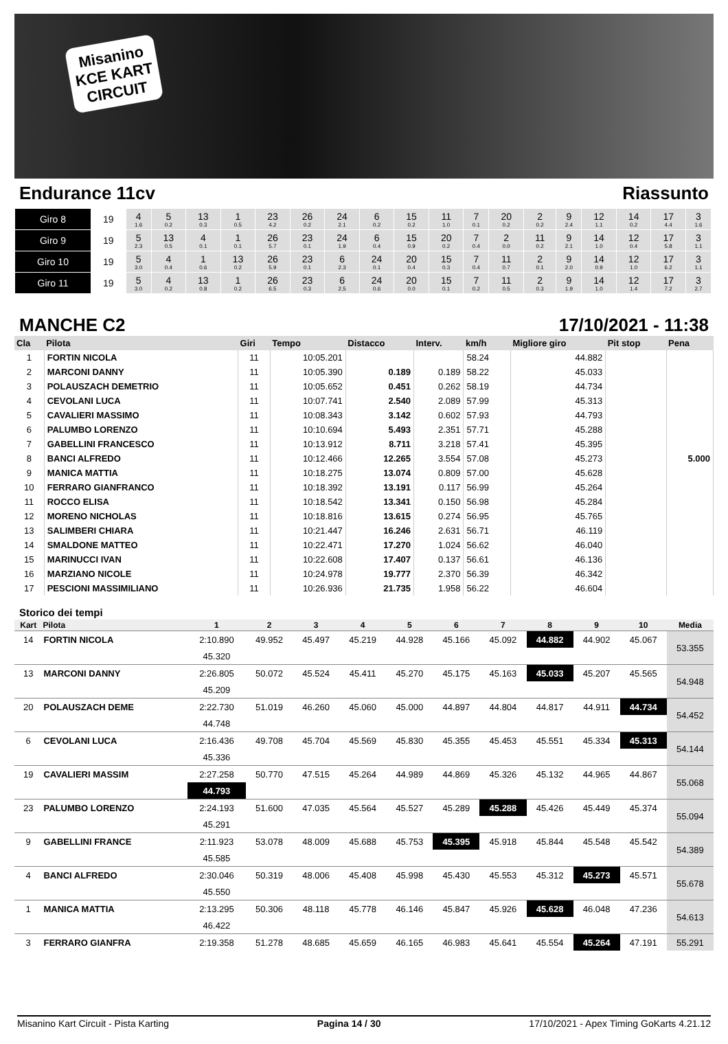Misanino KCE KART CIRCUIT
Endurance 11cv Riassunto
| Giro 8 | 19 | 4 1.6 | 5 0.2 | 13 0.3 | 1 0.5 | 23 4.2 | 26 0.2 | 24 2.1 | 6 0.2 | 15 0.2 | 11 1.0 | 7 0.1 | 20 0.2 | 2 0.2 | 9 2.4 | 12 1.1 | 14 0.2 | 17 4.4 | 3 1.6 |
| Giro 9 | 19 | 5 2.3 | 13 0.5 | 4 0.1 | 1 0.1 | 26 5.7 | 23 0.1 | 24 1.9 | 6 0.4 | 15 0.9 | 20 0.2 | 7 0.4 | 2 0.0 | 11 0.2 | 9 2.1 | 14 1.0 | 12 0.4 | 17 5.8 | 3 1.1 |
| Giro 10 | 19 | 5 3.0 | 4 0.4 | 1 0.6 | 13 0.2 | 26 5.9 | 23 0.1 | 6 2.3 | 24 0.1 | 20 0.4 | 15 0.3 | 7 0.4 | 11 0.7 | 2 0.1 | 9 2.0 | 14 0.9 | 12 1.0 | 17 6.2 | 3 1.1 |
| Giro 11 | 19 | 5 3.0 | 4 0.2 | 13 0.8 | 1 0.2 | 26 6.5 | 23 0.3 | 6 2.5 | 24 0.6 | 20 0.0 | 15 0.1 | 7 0.2 | 11 0.5 | 2 0.3 | 9 1.9 | 14 1.0 | 12 1.4 | 17 7.2 | 3 2.7 |
MANCHE C2 17/10/2021 - 11:38
| Cla | Pilota | Giri | Tempo | Distacco | Interv. | km/h | Migliore giro | Pit stop | Pena |
| --- | --- | --- | --- | --- | --- | --- | --- | --- | --- |
| 1 | FORTIN NICOLA | 11 | 10:05.201 | | | 58.24 | 44.882 | | |
| 2 | MARCONI DANNY | 11 | 10:05.390 | 0.189 | 0.189 | 58.22 | 45.033 | | |
| 3 | POLAUSZACH DEMETRIO | 11 | 10:05.652 | 0.451 | 0.262 | 58.19 | 44.734 | | |
| 4 | CEVOLANI LUCA | 11 | 10:07.741 | 2.540 | 2.089 | 57.99 | 45.313 | | |
| 5 | CAVALIERI MASSIMO | 11 | 10:08.343 | 3.142 | 0.602 | 57.93 | 44.793 | | |
| 6 | PALUMBO LORENZO | 11 | 10:10.694 | 5.493 | 2.351 | 57.71 | 45.288 | | |
| 7 | GABELLINI FRANCESCO | 11 | 10:13.912 | 8.711 | 3.218 | 57.41 | 45.395 | | |
| 8 | BANCI ALFREDO | 11 | 10:12.466 | 12.265 | 3.554 | 57.08 | 45.273 | | 5.000 |
| 9 | MANICA MATTIA | 11 | 10:18.275 | 13.074 | 0.809 | 57.00 | 45.628 | | |
| 10 | FERRARO GIANFRANCO | 11 | 10:18.392 | 13.191 | 0.117 | 56.99 | 45.264 | | |
| 11 | ROCCO ELISA | 11 | 10:18.542 | 13.341 | 0.150 | 56.98 | 45.284 | | |
| 12 | MORENO NICHOLAS | 11 | 10:18.816 | 13.615 | 0.274 | 56.95 | 45.765 | | |
| 13 | SALIMBERI CHIARA | 11 | 10:21.447 | 16.246 | 2.631 | 56.71 | 46.119 | | |
| 14 | SMALDONE MATTEO | 11 | 10:22.471 | 17.270 | 1.024 | 56.62 | 46.040 | | |
| 15 | MARINUCCI IVAN | 11 | 10:22.608 | 17.407 | 0.137 | 56.61 | 46.136 | | |
| 16 | MARZIANO NICOLE | 11 | 10:24.978 | 19.777 | 2.370 | 56.39 | 46.342 | | |
| 17 | PESCIONI MASSIMILIANO | 11 | 10:26.936 | 21.735 | 1.958 | 56.22 | 46.604 | | |
Storico dei tempi
| Kart | Pilota | 1 | 2 | 3 | 4 | 5 | 6 | 7 | 8 | 9 | 10 | Media |
| --- | --- | --- | --- | --- | --- | --- | --- | --- | --- | --- | --- | --- |
| 14 | FORTIN NICOLA | 2:10.890 | 49.952 | 45.497 | 45.219 | 44.928 | 45.166 | 45.092 | 44.882 | 44.902 | 45.067 | 53.355 |
| | | 45.320 | | | | | | | | | | |
| 13 | MARCONI DANNY | 2:26.805 | 50.072 | 45.524 | 45.411 | 45.270 | 45.175 | 45.163 | 45.033 | 45.207 | 45.565 | 54.948 |
| | | 45.209 | | | | | | | | | | |
| 20 | POLAUSZACH DEME | 2:22.730 | 51.019 | 46.260 | 45.060 | 45.000 | 44.897 | 44.804 | 44.817 | 44.911 | 44.734 | 54.452 |
| | | 44.748 | | | | | | | | | | |
| 6 | CEVOLANI LUCA | 2:16.436 | 49.708 | 45.704 | 45.569 | 45.830 | 45.355 | 45.453 | 45.551 | 45.334 | 45.313 | 54.144 |
| | | 45.336 | | | | | | | | | | |
| 19 | CAVALIERI MASSIM | 2:27.258 | 50.770 | 47.515 | 45.264 | 44.989 | 44.869 | 45.326 | 45.132 | 44.965 | 44.867 | 55.068 |
| | | 44.793 | | | | | | | | | | |
| 23 | PALUMBO LORENZO | 2:24.193 | 51.600 | 47.035 | 45.564 | 45.527 | 45.289 | 45.288 | 45.426 | 45.449 | 45.374 | 55.094 |
| | | 45.291 | | | | | | | | | | |
| 9 | GABELLINI FRANCE | 2:11.923 | 53.078 | 48.009 | 45.688 | 45.753 | 45.395 | 45.918 | 45.844 | 45.548 | 45.542 | 54.389 |
| | | 45.585 | | | | | | | | | | |
| 4 | BANCI ALFREDO | 2:30.046 | 50.319 | 48.006 | 45.408 | 45.998 | 45.430 | 45.553 | 45.312 | 45.273 | 45.571 | 55.678 |
| | | 45.550 | | | | | | | | | | |
| 1 | MANICA MATTIA | 2:13.295 | 50.306 | 48.118 | 45.778 | 46.146 | 45.847 | 45.926 | 45.628 | 46.048 | 47.236 | 54.613 |
| | | 46.422 | | | | | | | | | | |
| 3 | FERRARO GIANFRA | 2:19.358 | 51.278 | 48.685 | 45.659 | 46.165 | 46.983 | 45.641 | 45.554 | 45.264 | 47.191 | 55.291 |
Misanino Kart Circuit - Pista Karting Pagina 14 / 30 17/10/2021 - Apex Timing GoKarts 4.21.12